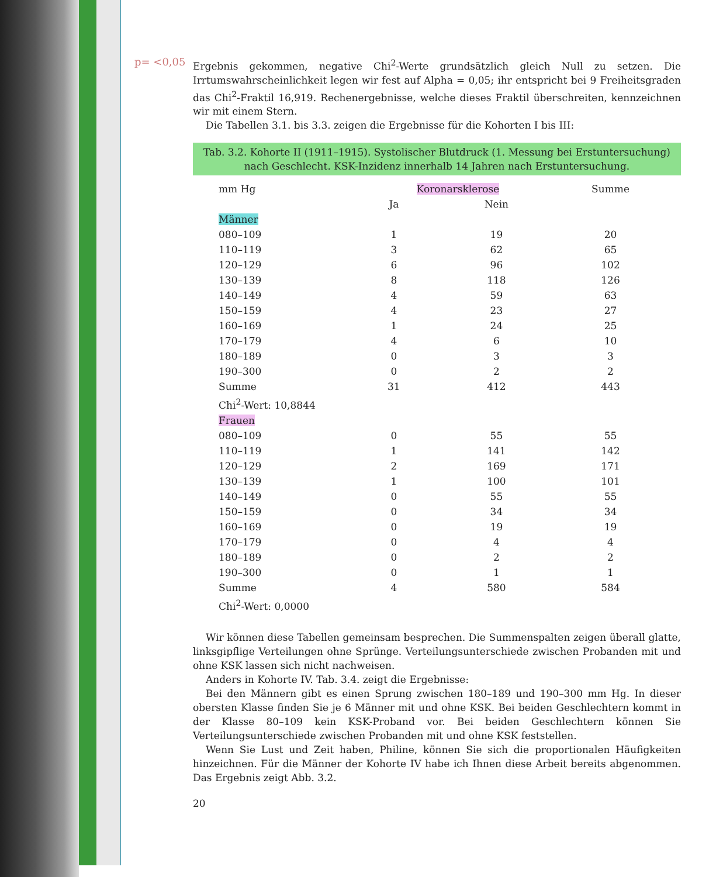p= <0,05
Ergebnis gekommen, negative Chi<sup>2</sup>-Werte grundsätzlich gleich Null zu setzen. Die Irrtumswahrscheinlichkeit legen wir fest auf Alpha = 0,05; ihr entspricht bei 9 Freiheitsgraden das Chi<sup>2</sup>-Fraktil 16,919. Rechenergebnisse, welche dieses Fraktil überschreiten, kennzeichnen wir mit einem Stern.
Die Tabellen 3.1. bis 3.3. zeigen die Ergebnisse für die Kohorten I bis III:
Tab. 3.2. Kohorte II (1911–1915). Systolischer Blutdruck (1. Messung bei Erstuntersuchung) nach Geschlecht. KSK-Inzidenz innerhalb 14 Jahren nach Erstuntersuchung.
| mm Hg | Koronarsklerose | | Summe |
| --- | --- | --- | --- |
| | Ja | Nein | |
| Männer | | | |
| 080–109 | 1 | 19 | 20 |
| 110–119 | 3 | 62 | 65 |
| 120–129 | 6 | 96 | 102 |
| 130–139 | 8 | 118 | 126 |
| 140–149 | 4 | 59 | 63 |
| 150–159 | 4 | 23 | 27 |
| 160–169 | 1 | 24 | 25 |
| 170–179 | 4 | 6 | 10 |
| 180–189 | 0 | 3 | 3 |
| 190–300 | 0 | 2 | 2 |
| Summe | 31 | 412 | 443 |
| Chi<sup>2</sup>-Wert: 10,8844 | | | |
| Frauen | | | |
| 080–109 | 0 | 55 | 55 |
| 110–119 | 1 | 141 | 142 |
| 120–129 | 2 | 169 | 171 |
| 130–139 | 1 | 100 | 101 |
| 140–149 | 0 | 55 | 55 |
| 150–159 | 0 | 34 | 34 |
| 160–169 | 0 | 19 | 19 |
| 170–179 | 0 | 4 | 4 |
| 180–189 | 0 | 2 | 2 |
| 190–300 | 0 | 1 | 1 |
| Summe | 4 | 580 | 584 |
| Chi<sup>2</sup>-Wert: 0,0000 | | | |
Wir können diese Tabellen gemeinsam besprechen. Die Summenspalten zeigen überall glatte, linksgipflige Verteilungen ohne Sprünge. Verteilungsunterschiede zwischen Probanden mit und ohne KSK lassen sich nicht nachweisen.
Anders in Kohorte IV. Tab. 3.4. zeigt die Ergebnisse:
Bei den Männern gibt es einen Sprung zwischen 180–189 und 190–300 mm Hg. In dieser obersten Klasse finden Sie je 6 Männer mit und ohne KSK. Bei beiden Geschlechtern kommt in der Klasse 80–109 kein KSK-Proband vor. Bei beiden Geschlechtern können Sie Verteilungsunterschiede zwischen Probanden mit und ohne KSK feststellen.
Wenn Sie Lust und Zeit haben, Philine, können Sie sich die proportionalen Häufigkeiten hinzeichnen. Für die Männer der Kohorte IV habe ich Ihnen diese Arbeit bereits abgenommen. Das Ergebnis zeigt Abb. 3.2.
20